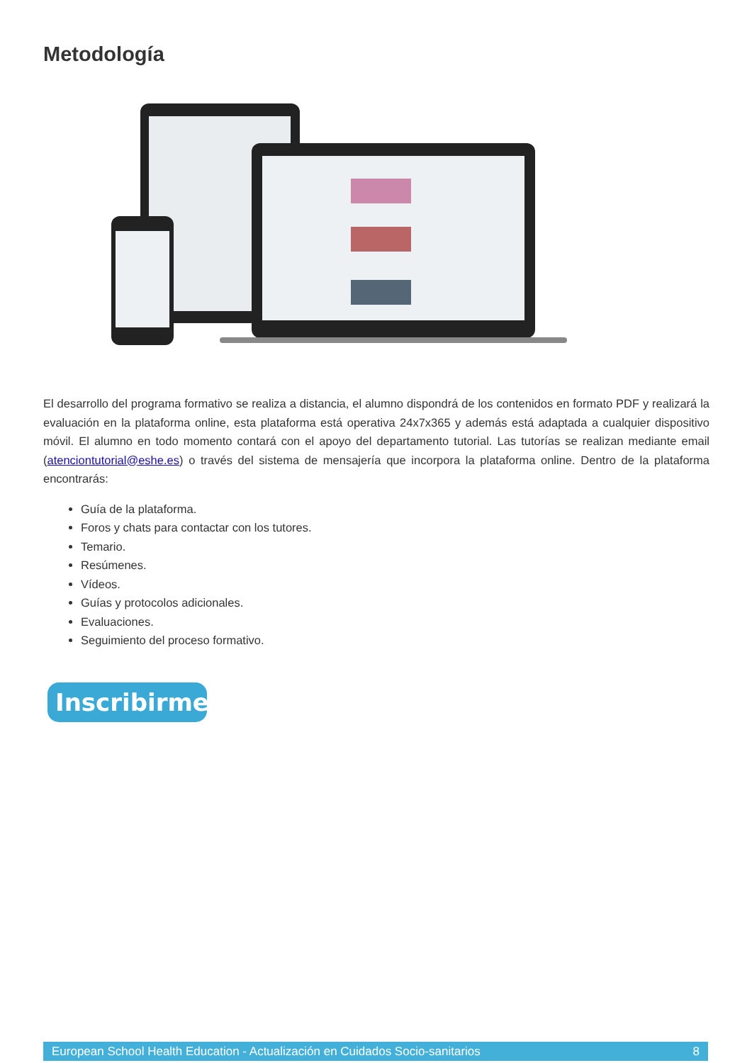Metodología
El desarrollo del programa formativo se realiza a distancia, el alumno dispondrá de los contenidos en formato PDF y realizará la evaluación en la plataforma online, esta plataforma está operativa 24x7x365 y además está adaptada a cualquier dispositivo móvil. El alumno en todo momento contará con el apoyo del departamento tutorial. Las tutorías se realizan mediante email (atenciontutorial@eshe.es) o través del sistema de mensajería que incorpora la plataforma online. Dentro de la plataforma encontrarás:
Guía de la plataforma.
Foros y chats para contactar con los tutores.
Temario.
Resúmenes.
Vídeos.
Guías y protocolos adicionales.
Evaluaciones.
Seguimiento del proceso formativo.
Inscribirme
European School Health Education - Actualización en Cuidados Socio-sanitarios 8